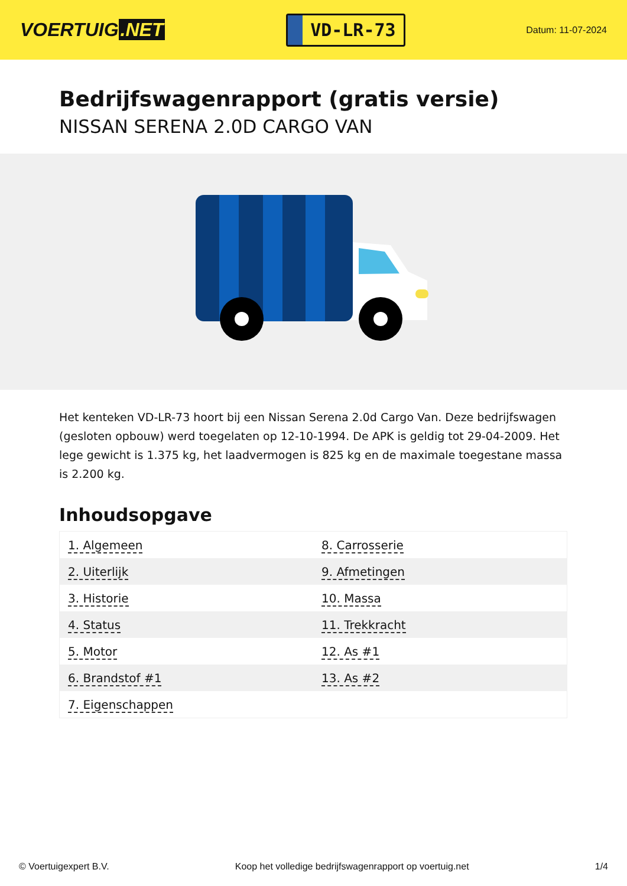VOERTUIG.NET
VD-LR-73
Datum: 11-07-2024
Bedrijfswagenrapport (gratis versie)
NISSAN SERENA 2.0D CARGO VAN
Het kenteken VD-LR-73 hoort bij een Nissan Serena 2.0d Cargo Van. Deze bedrijfswagen (gesloten opbouw) werd toegelaten op 12-10-1994. De APK is geldig tot 29-04-2009. Het lege gewicht is 1.375 kg, het laadvermogen is 825 kg en de maximale toegestane massa is 2.200 kg.
Inhoudsopgave
| 1. Algemeen | 8. Carrosserie |
| 2. Uiterlijk | 9. Afmetingen |
| 3. Historie | 10. Massa |
| 4. Status | 11. Trekkracht |
| 5. Motor | 12. As #1 |
| 6. Brandstof #1 | 13. As #2 |
| 7. Eigenschappen | |
© Voertuigexpert B.V. Koop het volledige bedrijfswagenrapport op voertuig.net
1/4